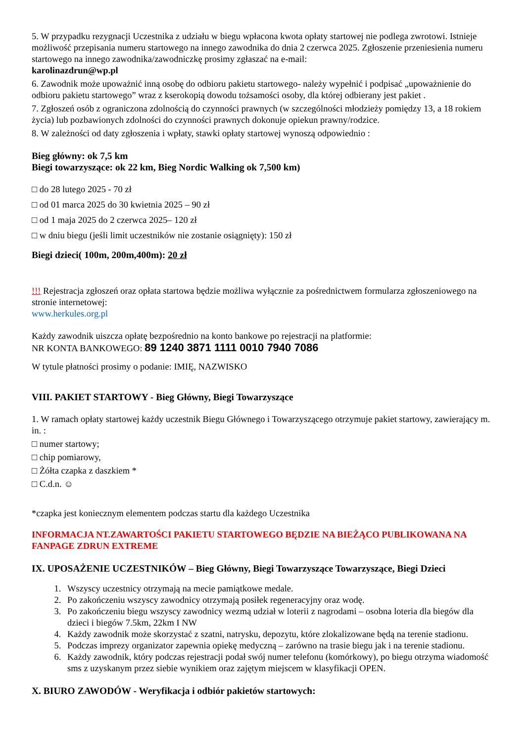5. W przypadku rezygnacji Uczestnika z udziału w biegu wpłacona kwota opłaty startowej nie podlega zwrotowi. Istnieje możliwość przepisania numeru startowego na innego zawodnika do dnia 2 czerwca 2025. Zgłoszenie przeniesienia numeru startowego na innego zawodnika/zawodniczkę prosimy zgłaszać na e-mail:
karolinazdrun@wp.pl
6. Zawodnik może upoważnić inną osobę do odbioru pakietu startowego- należy wypełnić i podpisać „upoważnienie do odbioru pakietu startowego” wraz z kserokopią dowodu tożsamości osoby, dla której odbierany jest pakiet .
7. Zgłoszeń osób z ograniczona zdolnością do czynności prawnych (w szczególności młodzieży pomiędzy 13, a 18 rokiem życia) lub pozbawionych zdolności do czynności prawnych dokonuje opiekun prawny/rodzice.
8. W zależności od daty zgłoszenia i wpłaty, stawki opłaty startowej wynoszą odpowiednio :
Bieg główny: ok 7,5 km
Biegi towarzyszące: ok 22 km, Bieg Nordic Walking ok 7,500 km)
□ do 28 lutego 2025 - 70 zł
□ od 01 marca 2025 do 30 kwietnia 2025 – 90 zł
□ od 1 maja 2025 do 2 czerwca 2025– 120 zł
□ w dniu biegu (jeśli limit uczestników nie zostanie osiągnięty): 150 zł
Biegi dzieci( 100m, 200m,400m): 20 zł
!!! Rejestracja zgłoszeń oraz opłata startowa będzie możliwa wyłącznie za pośrednictwem formularza zgłoszeniowego na stronie internetowej:
www.herkules.org.pl
Każdy zawodnik uiszcza opłatę bezpośrednio na konto bankowe po rejestracji na platformie:
NR KONTA BANKOWEGO: 89 1240 3871 1111 0010 7940 7086
W tytule płatności prosimy o podanie: IMIĘ, NAZWISKO
VIII. PAKIET STARTOWY - Bieg Główny, Biegi Towarzyszące
1. W ramach opłaty startowej każdy uczestnik Biegu Głównego i Towarzyszącego otrzymuje pakiet startowy, zawierający m. in. :
□ numer startowy;
□ chip pomiarowy,
□ Żółta czapka z daszkiem *
□ C.d.n. ☺
*czapka jest koniecznym elementem podczas startu dla każdego Uczestnika
INFORMACJA NT.ZAWARTOŚCI PAKIETU STARTOWEGO BĘDZIE NA BIEŻĄCO PUBLIKOWANA NA FANPAGE ZDRUN EXTREME
IX. UPOSAŻENIE UCZESTNIKÓW – Bieg Główny, Biegi Towarzyszące Towarzyszące, Biegi Dzieci
1. Wszyscy uczestnicy otrzymają na mecie pamiątkowe medale.
2. Po zakończeniu wszyscy zawodnicy otrzymają posiłek regeneracyjny oraz wodę.
3. Po zakończeniu biegu wszyscy zawodnicy wezmą udział w loterii z nagrodami – osobna loteria dla biegów dla dzieci i biegów 7.5km, 22km I NW
4. Każdy zawodnik może skorzystać z szatni, natrysku, depozytu, które zlokalizowane będą na terenie stadionu.
5. Podczas imprezy organizator zapewnia opiekę medyczną – zarówno na trasie biegu jak i na terenie stadionu.
6. Każdy zawodnik, który podczas rejestracji podał swój numer telefonu (komórkowy), po biegu otrzyma wiadomość sms z uzyskanym przez siebie wynikiem oraz zajętym miejscem w klasyfikacji OPEN.
X. BIURO ZAWODÓW - Weryfikacja i odbiór pakietów startowych: